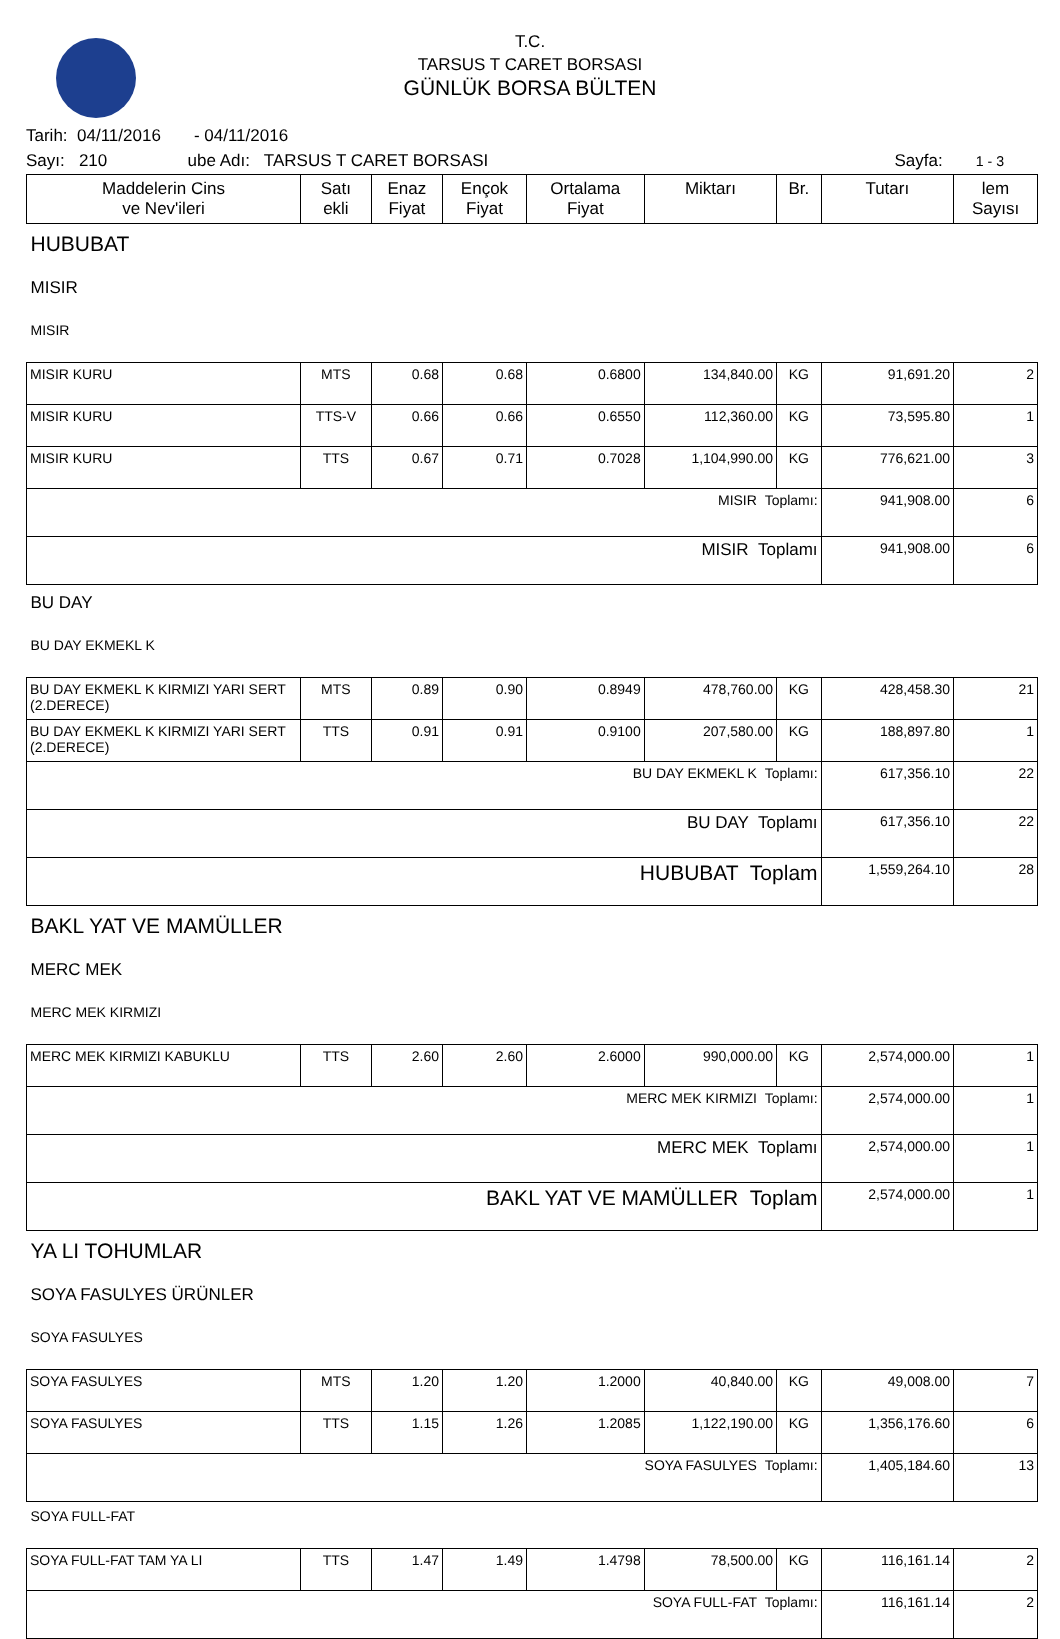T.C.
TARSUS T CARET BORSASI
GÜNLÜK BORSA BÜLTEN
Tarih: 04/11/2016 - 04/11/2016
Sayı: 210 ube Adı: TARSUS T CARET BORSASI Sayfa: 1 - 3
| Maddelerin Cins ve Nev'ileri | Satı ekli | Enaz Fiyat | Ençok Fiyat | Ortalama Fiyat | Miktarı | Br. | Tutarı | lem Sayısı |
| --- | --- | --- | --- | --- | --- | --- | --- | --- |
| HUBUBAT | | | | | | | | |
| MISIR | | | | | | | | |
| MISIR | | | | | | | | |
| MISIR KURU | MTS | 0.68 | 0.68 | 0.6800 | 134,840.00 | KG | 91,691.20 | 2 |
| MISIR KURU | TTS-V | 0.66 | 0.66 | 0.6550 | 112,360.00 | KG | 73,595.80 | 1 |
| MISIR KURU | TTS | 0.67 | 0.71 | 0.7028 | 1,104,990.00 | KG | 776,621.00 | 3 |
| MISIR Toplamı: | | | | | | | 941,908.00 | 6 |
| MISIR Toplamı | | | | | | | 941,908.00 | 6 |
| BU DAY | | | | | | | | |
| BU DAY EKMEKL K | | | | | | | | |
| BU DAY EKMEKL K KIRMIZI YARI SERT (2.DERECE) | MTS | 0.89 | 0.90 | 0.8949 | 478,760.00 | KG | 428,458.30 | 21 |
| BU DAY EKMEKL K KIRMIZI YARI SERT (2.DERECE) | TTS | 0.91 | 0.91 | 0.9100 | 207,580.00 | KG | 188,897.80 | 1 |
| BU DAY EKMEKL K Toplamı: | | | | | | | 617,356.10 | 22 |
| BU DAY Toplamı | | | | | | | 617,356.10 | 22 |
| HUBUBAT Toplam | | | | | | | 1,559,264.10 | 28 |
| BAKL YAT VE MAMÜLLER | | | | | | | | |
| MERC MEK | | | | | | | | |
| MERC MEK KIRMIZI | | | | | | | | |
| MERC MEK KIRMIZI KABUKLU | TTS | 2.60 | 2.60 | 2.6000 | 990,000.00 | KG | 2,574,000.00 | 1 |
| MERC MEK KIRMIZI Toplamı: | | | | | | | 2,574,000.00 | 1 |
| MERC MEK Toplamı | | | | | | | 2,574,000.00 | 1 |
| BAKL YAT VE MAMÜLLER Toplam | | | | | | | 2,574,000.00 | 1 |
| YA LI TOHUMLAR | | | | | | | | |
| SOYA FASULYES ÜRÜNLER | | | | | | | | |
| SOYA FASULYES | | | | | | | | |
| SOYA FASULYES | MTS | 1.20 | 1.20 | 1.2000 | 40,840.00 | KG | 49,008.00 | 7 |
| SOYA FASULYES | TTS | 1.15 | 1.26 | 1.2085 | 1,122,190.00 | KG | 1,356,176.60 | 6 |
| SOYA FASULYES Toplamı: | | | | | | | 1,405,184.60 | 13 |
| SOYA FULL-FAT | | | | | | | | |
| SOYA FULL-FAT TAM YA LI | TTS | 1.47 | 1.49 | 1.4798 | 78,500.00 | KG | 116,161.14 | 2 |
| SOYA FULL-FAT Toplamı: | | | | | | | 116,161.14 | 2 |